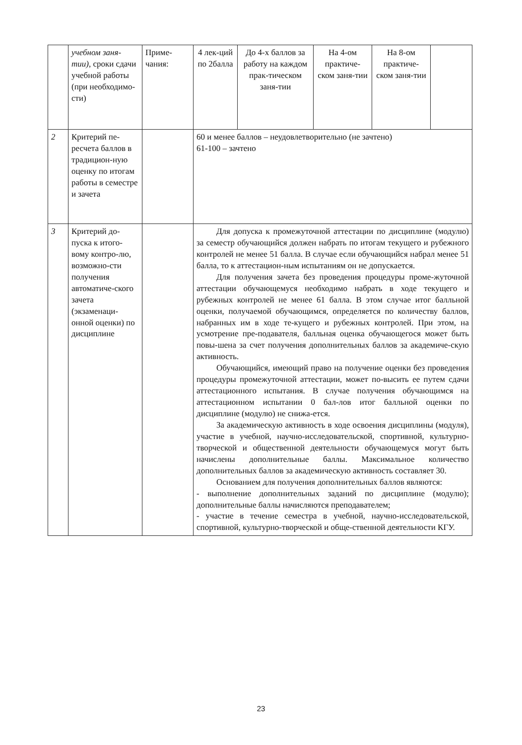| | учебном заня-тии) , сроки сдачи учебной работы (при необходимо-сти) | Приме-чания: | 4 лек-ций по 2балла | До 4-х баллов за работу на каждом прак-тическом заня-тии | На 4-ом практиче-ском заня-тии | На 8-ом практиче-ском заня-тии | |
| 2 | Критерий пе-ресчета баллов в традицион-ную оценку по итогам работы в семестре и зачета | | 60 и менее баллов – неудовлетворительно (не зачтено) 61-100 – зачтено | | | | |
| 3 | Критерий до-пуска к итого-вому контро-лю, возможно-сти получения автоматиче-ского зачета (экзаменаци-онной оценки) по дисциплине | | Для допуска к промежуточной аттестации по дисциплине (модулю) за семестр обучающийся должен набрать по итогам текущего и рубежного контролей не менее 51 балла. В случае если обучающийся набрал менее 51 балла, то к аттестацион-ным испытаниям он не допускается. Для получения зачета без проведения процедуры проме-жуточной аттестации обучающемуся необходимо набрать в ходе текущего и рубежных контролей не менее 61 балла. В этом случае итог балльной оценки, получаемой обучающимся, определяется по количеству баллов, набранных им в ходе те-кущего и рубежных контролей. При этом, на усмотрение пре-подавателя, балльная оценка обучающегося может быть повы-шена за счет получения дополнительных баллов за академиче-скую активность. Обучающийся, имеющий право на получение оценки без проведения процедуры промежуточной аттестации, может по-высить ее путем сдачи аттестационного испытания. В случае получения обучающимся на аттестационном испытании 0 бал-лов итог балльной оценки по дисциплине (модулю) не снижа-ется. За академическую активность в ходе освоения дисциплины (модуля), участие в учебной, научно-исследовательской, спортивной, культурно-творческой и общественной деятельности обучающемуся могут быть начислены дополнительные баллы. Максимальное количество дополнительных баллов за академическую активность составляет 30. Основанием для получения дополнительных баллов являются: - выполнение дополнительных заданий по дисциплине (модулю); дополнительные баллы начисляются преподавателем; - участие в течение семестра в учебной, научно-исследовательской, спортивной, культурно-творческой и обще-ственной деятельности КГУ. | | | | |
23